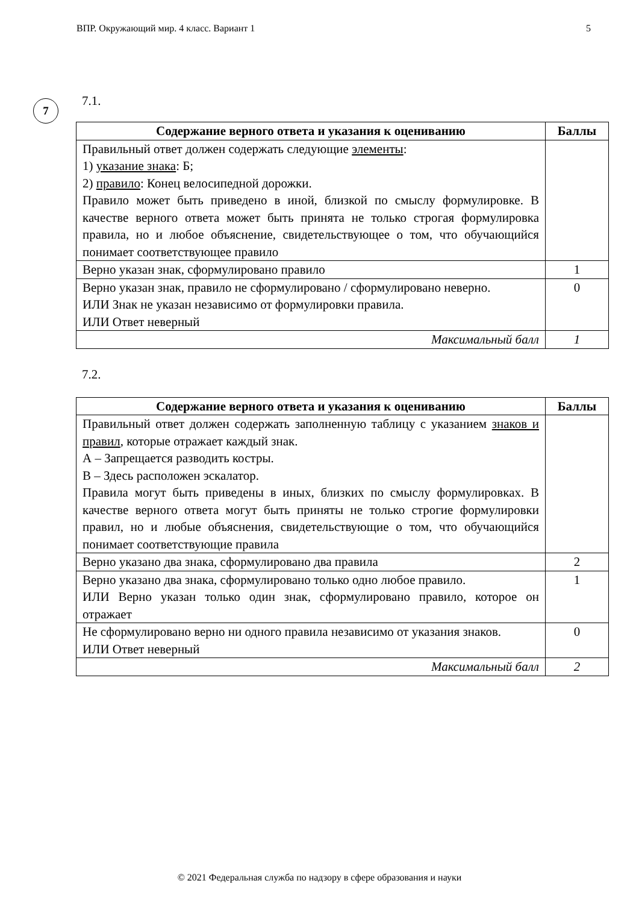ВПР. Окружающий мир. 4 класс. Вариант 1 5
7
7.1.
| Содержание верного ответа и указания к оцениванию | Баллы |
| --- | --- |
| Правильный ответ должен содержать следующие элементы : 1) указание знака : Б; 2) правило : Конец велосипедной дорожки. Правило может быть приведено в иной, близкой по смыслу формулировке. В качестве верного ответа может быть принята не только строгая формулировка правила, но и любое объяснение, свидетельствующее о том, что обучающийся понимает соответствующее правило | |
| Верно указан знак, сформулировано правило | 1 |
| Верно указан знак, правило не сформулировано / сформулировано неверно. ИЛИ Знак не указан независимо от формулировки правила. ИЛИ Ответ неверный | 0 |
| Максимальный балл | 1 |
7.2.
| Содержание верного ответа и указания к оцениванию | Баллы |
| --- | --- |
| Правильный ответ должен содержать заполненную таблицу с указанием знаков и правил , которые отражает каждый знак. А – Запрещается разводить костры. В – Здесь расположен эскалатор. Правила могут быть приведены в иных, близких по смыслу формулировках. В качестве верного ответа могут быть приняты не только строгие формулировки правил, но и любые объяснения, свидетельствующие о том, что обучающийся понимает соответствующие правила | |
| Верно указано два знака, сформулировано два правила | 2 |
| Верно указано два знака, сформулировано только одно любое правило. ИЛИ Верно указан только один знак, сформулировано правило, которое он отражает | 1 |
| Не сформулировано верно ни одного правила независимо от указания знаков. ИЛИ Ответ неверный | 0 |
| Максимальный балл | 2 |
© 2021 Федеральная служба по надзору в сфере образования и науки